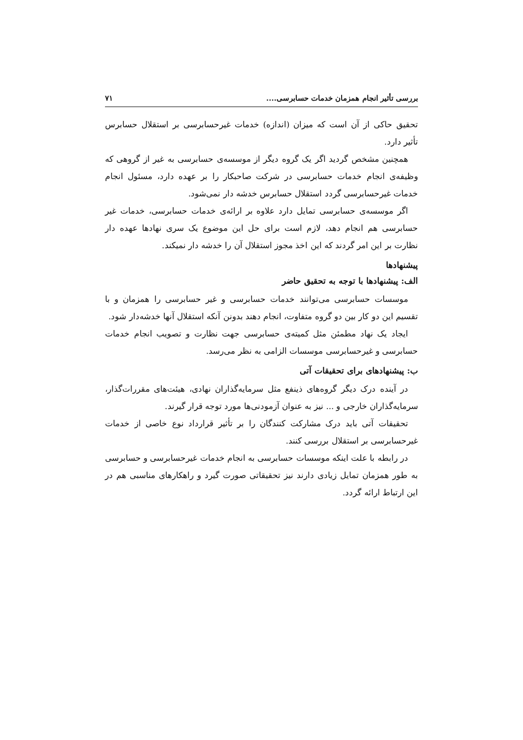بررسی تأثیر انجام همزمان خدمات حسابرسی.... ۷۱
تحقیق حاکی از آن است که میزان (اندازه) خدمات غیرحسابرسی بر استقلال حسابرس تأثیر دارد.
همچنین مشخص گردید اگر یک گروه دیگر از موسسه‌ی حسابرسی به غیر از گروهی که وظیفه‌ی انجام خدمات حسابرسی در شرکت صاحبکار را بر عهده دارد، مسئول انجام خدمات غیرحسابرسی گردد استقلال حسابرس خدشه دار نمی‌شود.
اگر موسسه‌ی حسابرسی تمایل دارد علاوه بر ارائه‌ی خدمات حسابرسی، خدمات غیر حسابرسی هم انجام دهد، لازم است برای حل این موضوع یک سری نهادها عهده دار نظارت بر این امر گردند که این اخذ مجوز استقلال آن را خدشه دار نمیکند.
پیشنهادها
الف: پیشنهادها با توجه به تحقیق حاضر
موسسات حسابرسی می‌توانند خدمات حسابرسی و غیر حسابرسی را همزمان و با تقسیم این دو کار بین دو گروه متفاوت، انجام دهند بدونن آنکه استقلال آنها خدشه‌دار شود.
ایجاد یک نهاد مطمئن مثل کمیته‌ی حسابرسی جهت نظارت و تصویب انجام خدمات حسابرسی و غیرحسابرسی موسسات الزامی به نظر می‌رسد.
ب: پیشنهادهای برای تحقیقات آتی
در آینده درک دیگر گروه‌های ذینفع مثل سرمایه‌گذاران نهادی، هیئت‌های مقررات‌گذار، سرمایه‌گذاران خارجی و ... نیز به عنوان آزمودنی‌ها مورد توجه قرار گیرند.
تحقیقات آتی باید درک مشارکت کنندگان را بر تأثیر قرارداد نوع خاصی از خدمات غیرحسابرسی بر استقلال بررسی کنند.
در رابطه با علت اینکه موسسات حسابرسی به انجام خدمات غیرحسابرسی و حسابرسی به طور همزمان تمایل زیادی دارند نیز تحقیقاتی صورت گیرد و راهکارهای مناسبی هم در این ارتباط ارائه گردد.